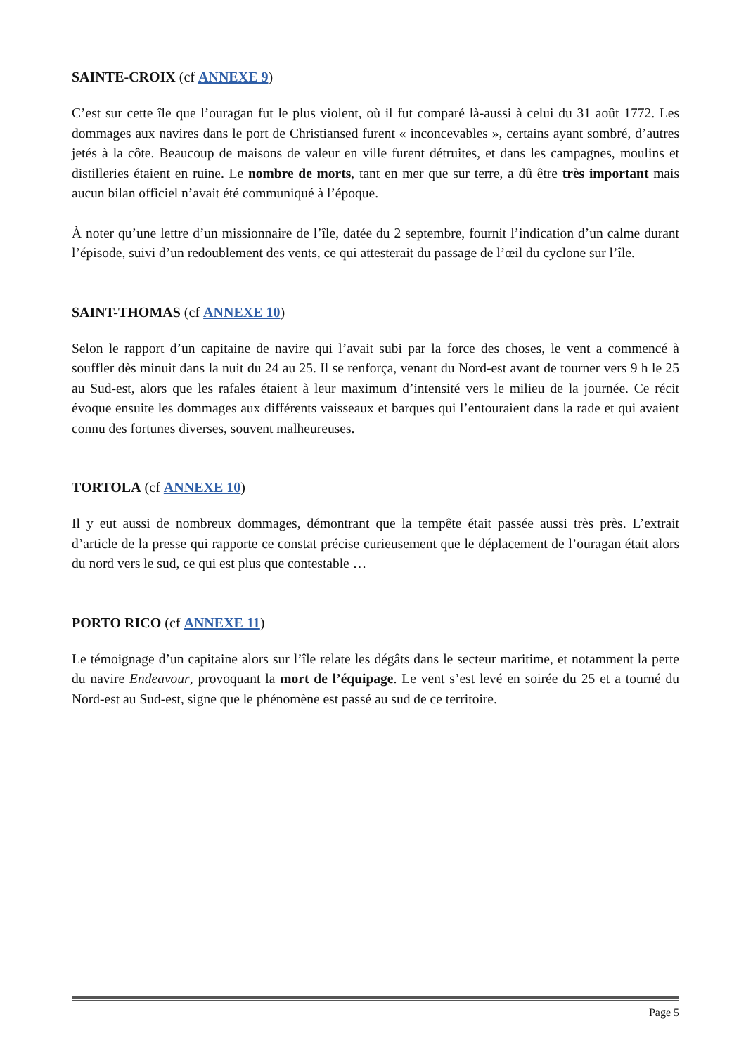SAINTE-CROIX (cf ANNEXE 9)
C’est sur cette île que l’ouragan fut le plus violent, où il fut comparé là-aussi à celui du 31 août 1772. Les dommages aux navires dans le port de Christiansed furent « inconcevables », certains ayant sombré, d’autres jetés à la côte. Beaucoup de maisons de valeur en ville furent détruites, et dans les campagnes, moulins et distilleries étaient en ruine. Le nombre de morts, tant en mer que sur terre, a dû être très important mais aucun bilan officiel n’avait été communiqué à l’époque.
À noter qu’une lettre d’un missionnaire de l’île, datée du 2 septembre, fournit l’indication d’un calme durant l’épisode, suivi d’un redoublement des vents, ce qui attesterait du passage de l’œil du cyclone sur l’île.
SAINT-THOMAS (cf ANNEXE 10)
Selon le rapport d’un capitaine de navire qui l’avait subi par la force des choses, le vent a commencé à souffler dès minuit dans la nuit du 24 au 25. Il se renforça, venant du Nord-est avant de tourner vers 9 h le 25 au Sud-est, alors que les rafales étaient à leur maximum d’intensité vers le milieu de la journée. Ce récit évoque ensuite les dommages aux différents vaisseaux et barques qui l’entouraient dans la rade et qui avaient connu des fortunes diverses, souvent malheureuses.
TORTOLA (cf ANNEXE 10)
Il y eut aussi de nombreux dommages, démontrant que la tempête était passée aussi très près. L’extrait d’article de la presse qui rapporte ce constat précise curieusement que le déplacement de l’ouragan était alors du nord vers le sud, ce qui est plus que contestable …
PORTO RICO (cf ANNEXE 11)
Le témoignage d’un capitaine alors sur l’île relate les dégâts dans le secteur maritime, et notamment la perte du navire Endeavour, provoquant la mort de l’équipage. Le vent s’est levé en soirée du 25 et a tourné du Nord-est au Sud-est, signe que le phénomène est passé au sud de ce territoire.
Page 5